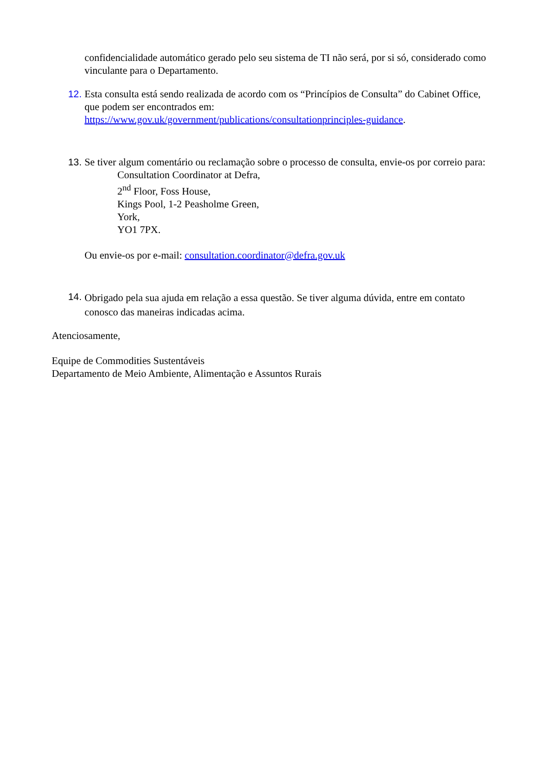confidencialidade automático gerado pelo seu sistema de TI não será, por si só, considerado como vinculante para o Departamento.
12.
Esta consulta está sendo realizada de acordo com os “Princípios de Consulta” do Cabinet Office, que podem ser encontrados em:
https://www.gov.uk/government/publications/consultationprinciples-guidance.
13.
Se tiver algum comentário ou reclamação sobre o processo de consulta, envie-os por correio para:
Consultation Coordinator at Defra,
2<sup>nd</sup> Floor, Foss House,
Kings Pool, 1-2 Peasholme Green,
York,
YO1 7PX.
Ou envie-os por e-mail: consultation.coordinator@defra.gov.uk
14.
Obrigado pela sua ajuda em relação a essa questão. Se tiver alguma dúvida, entre em contato conosco das maneiras indicadas acima.
Atenciosamente,
Equipe de Commodities Sustentáveis
Departamento de Meio Ambiente, Alimentação e Assuntos Rurais